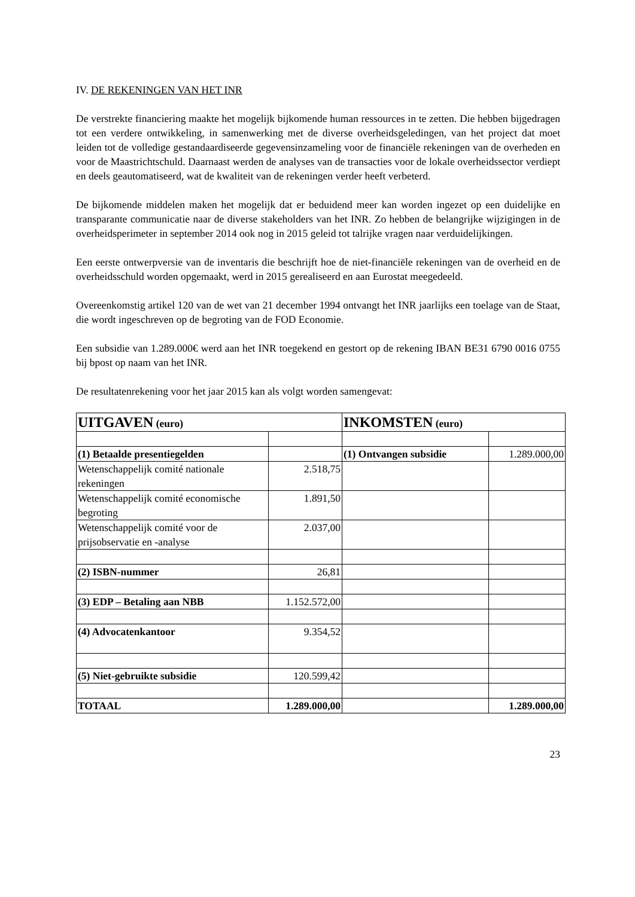IV. DE REKENINGEN VAN HET INR
De verstrekte financiering maakte het mogelijk bijkomende human ressources in te zetten. Die hebben bijgedragen tot een verdere ontwikkeling, in samenwerking met de diverse overheidsgeledingen, van het project dat moet leiden tot de volledige gestandaardiseerde gegevensinzameling voor de financiële rekeningen van de overheden en voor de Maastrichtschuld. Daarnaast werden de analyses van de transacties voor de lokale overheidssector verdiept en deels geautomatiseerd, wat de kwaliteit van de rekeningen verder heeft verbeterd.
De bijkomende middelen maken het mogelijk dat er beduidend meer kan worden ingezet op een duidelijke en transparante communicatie naar de diverse stakeholders van het INR. Zo hebben de belangrijke wijzigingen in de overheidsperimeter in september 2014 ook nog in 2015 geleid tot talrijke vragen naar verduidelijkingen.
Een eerste ontwerpversie van de inventaris die beschrijft hoe de niet-financiële rekeningen van de overheid en de overheidsschuld worden opgemaakt, werd in 2015 gerealiseerd en aan Eurostat meegedeeld.
Overeenkomstig artikel 120 van de wet van 21 december 1994 ontvangt het INR jaarlijks een toelage van de Staat, die wordt ingeschreven op de begroting van de FOD Economie.
Een subsidie van 1.289.000€ werd aan het INR toegekend en gestort op de rekening IBAN BE31 6790 0016 0755 bij bpost op naam van het INR.
De resultatenrekening voor het jaar 2015 kan als volgt worden samengevat:
| UITGAVEN (euro) | | INKOMSTEN (euro) | |
| (1) Betaalde presentiegelden | | (1) Ontvangen subsidie | 1.289.000,00 |
| Wetenschappelijk comité nationale rekeningen | 2.518,75 | | |
| Wetenschappelijk comité economische begroting | 1.891,50 | | |
| Wetenschappelijk comité voor de prijsobservatie en -analyse | 2.037,00 | | |
| (2) ISBN-nummer | 26,81 | | |
| (3) EDP – Betaling aan NBB | 1.152.572,00 | | |
| (4) Advocatenkantoor | 9.354,52 | | |
| (5) Niet-gebruikte subsidie | 120.599,42 | | |
| TOTAAL | 1.289.000,00 | | 1.289.000,00 |
23